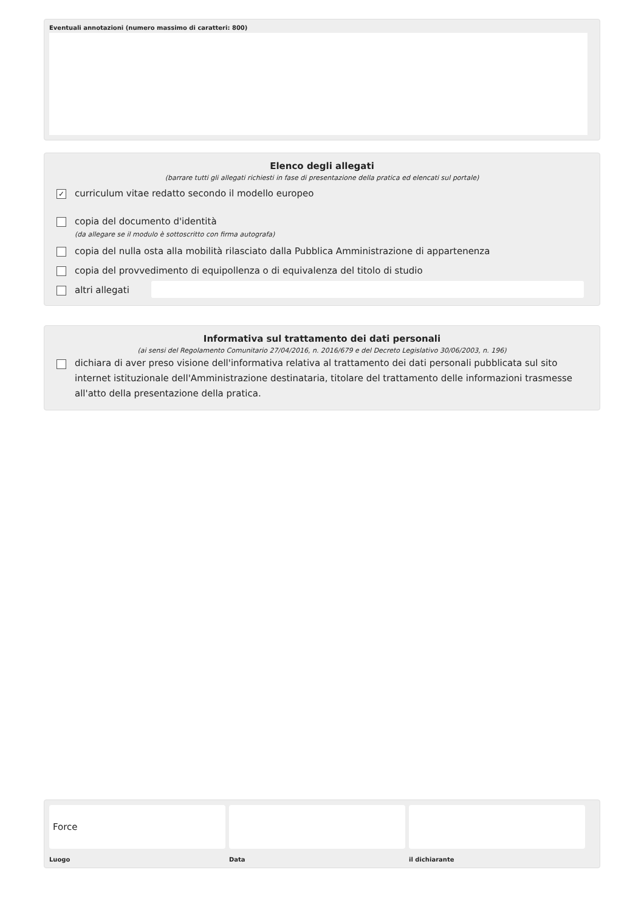Eventuali annotazioni (numero massimo di caratteri: 800)
Elenco degli allegati
(barrare tutti gli allegati richiesti in fase di presentazione della pratica ed elencati sul portale)
✓ curriculum vitae redatto secondo il modello europeo
copia del documento d'identità
(da allegare se il modulo è sottoscritto con firma autografa)
copia del nulla osta alla mobilità rilasciato dalla Pubblica Amministrazione di appartenenza
copia del provvedimento di equipollenza o di equivalenza del titolo di studio
altri allegati
Informativa sul trattamento dei dati personali
(ai sensi del Regolamento Comunitario 27/04/2016, n. 2016/679 e del Decreto Legislativo 30/06/2003, n. 196)
dichiara di aver preso visione dell'informativa relativa al trattamento dei dati personali pubblicata sul sito internet istituzionale dell'Amministrazione destinataria, titolare del trattamento delle informazioni trasmesse all'atto della presentazione della pratica.
Force
Luogo
Data il dichiarante